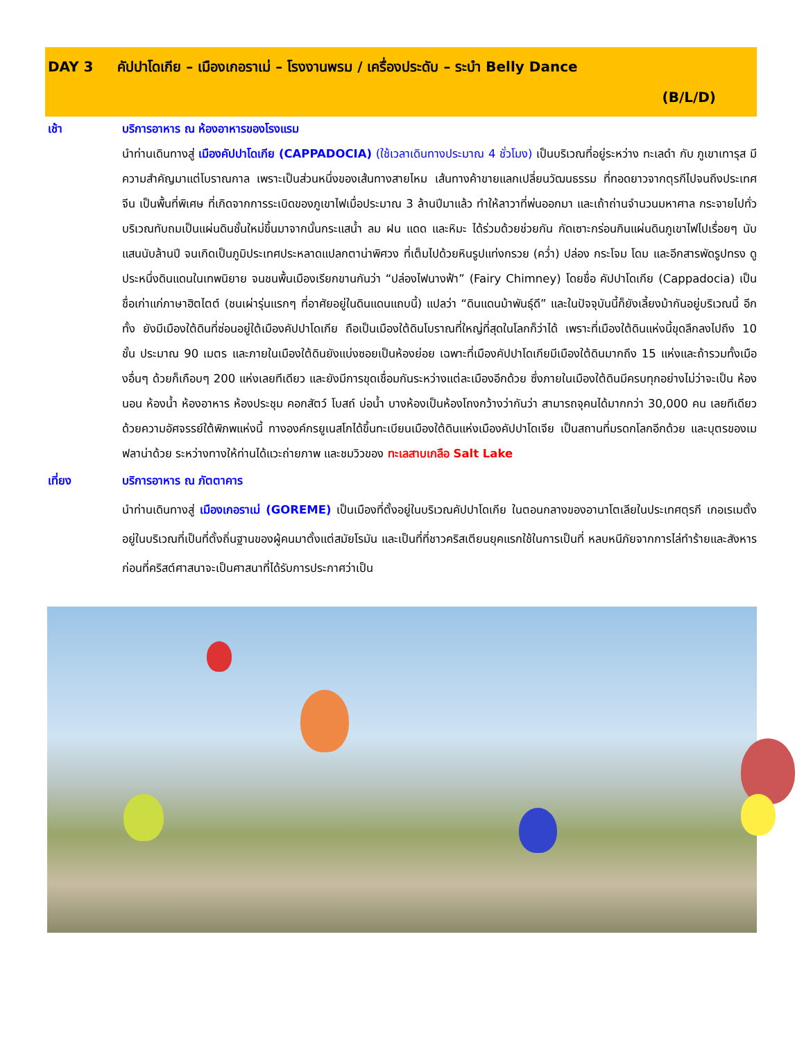DAY 3 คัปปาโดเกีย – เมืองเกอราเม่ – โรงงานพรม / เครื่องประดับ – ระบำ Belly Dance
(B/L/D)
เช้า บริการอาหาร ณ ห้องอาหารของโรงแรม
นำท่านเดินทางสู่ เมืองคัปปาโดเกีย (CAPPADOCIA) (ใช้เวลาเดินทางประมาณ 4 ชั่วโมง) เป็นบริเวณที่อยู่ระหว่าง ทะเลดำ กับ ภูเขาเทารุส มีความสำคัญมาแต่โบราณกาล เพราะเป็นส่วนหนึ่งของเส้นทางสายไหม เส้นทางค้าขายแลกเปลี่ยนวัฒนธรรม ที่ทอดยาวจากตุรกีไปจนถึงประเทศจีน เป็นพื้นที่พิเศษ ที่เกิดจากการระเบิดของภูเขาไฟเมื่อประมาณ 3 ล้านปีมาแล้ว ทำให้ลาวาที่พ่นออกมา และเถ้าถ่านจำนวนมหาศาล กระจายไปทั่วบริเวณทับถมเป็นแผ่นดินชั้นใหม่ขึ้นมาจากนั้นกระแสน้ำ ลม ฝน แดด และหิมะ ได้ร่วมด้วยช่วยกัน กัดเซาะกร่อนกินแผ่นดินภูเขาไฟไปเรื่อยๆ นับแสนนับล้านปี จนเกิดเป็นภูมิประเทศประหลาดแปลกตาน่าพิศวง ที่เต็มไปด้วยหินรูปแท่งกรวย (คว่ำ) ปล่อง กระโจม โดม และอีกสารพัดรูปทรง ดูประหนึ่งดินแดนในเทพนิยาย จนชนพื้นเมืองเรียกขานกันว่า “ปล่องไฟนางฟ้า” (Fairy Chimney) โดยชื่อ คัปปาโดเกีย (Cappadocia) เป็นชื่อเก่าแก่ภาษาฮิตไตต์ (ชนเผ่ารุ่นแรกๆ ที่อาศัยอยู่ในดินแดนแถบนี้) แปลว่า “ดินแดนม้าพันธุ์ดี” และในปัจจุบันนี้ก็ยังเลี้ยงม้ากันอยู่บริเวณนี้ อีกทั้ง ยังมีเมืองใต้ดินที่ซ่อนอยู่ใต้เมืองคัปปาโดเกีย ถือเป็นเมืองใต้ดินโบราณที่ใหญ่ที่สุดในโลกก็ว่าได้ เพราะที่เมืองใต้ดินแห่งนี้ขุดลึกลงไปถึง 10 ชั้น ประมาณ 90 เมตร และภายในเมืองใต้ดินยังแบ่งซอยเป็นห้องย่อย เฉพาะที่เมืองคัปปาโดเกียมีเมืองใต้ดินมากถึง 15 แห่งและถ้ารวมทั้งเมืองอื่นๆ ด้วยก็เกือบๆ 200 แห่งเลยทีเดียว และยังมีการขุดเชื่อมกันระหว่างแต่ละเมืองอีกด้วย ซึ่งภายในเมืองใต้ดินมีครบทุกอย่างไม่ว่าจะเป็น ห้องนอน ห้องน้ำ ห้องอาหาร ห้องประชุม คอกสัตว์ โบสถ์ บ่อน้ำ บางห้องเป็นห้องโถงกว้างว่ากันว่า สามารถจุคนได้มากกว่า 30,000 คน เลยทีเดียว ด้วยความอัศจรรย์ใต้พิภพแห่งนี้ ทางองค์กรยูเนสโกได้ขึ้นทะเบียนเมืองใต้ดินแห่งเมืองคัปปาโดเจีย เป็นสถานที่มรดกโลกอีกด้วย และบุตรของเมฟลาน่าด้วย ระหว่างทางให้ท่านได้แวะถ่ายภาพ และชมวิวของ ทะเลสาบเกลือ Salt Lake
เที่ยง บริการอาหาร ณ ภัตตาคาร
นำท่านเดินทางสู่ เมืองเกอราเม่ (GOREME) เป็นเมืองที่ตั้งอยู่ในบริเวณคัปปาโดเกีย ในตอนกลางของอานาโตเลียในประเทศตุรกี เกอเรเมตั้งอยู่ในบริเวณที่เป็นที่ตั้งถิ่นฐานของผู้คนมาตั้งแต่สมัยโรมัน และเป็นที่ที่ชาวคริสเตียนยุคแรกใช้ในการเป็นที่ หลบหนีภัยจากการไล่ทำร้ายและสังหารก่อนที่คริสต์ศาสนาจะเป็นศาสนาที่ได้รับการประกาศว่าเป็น